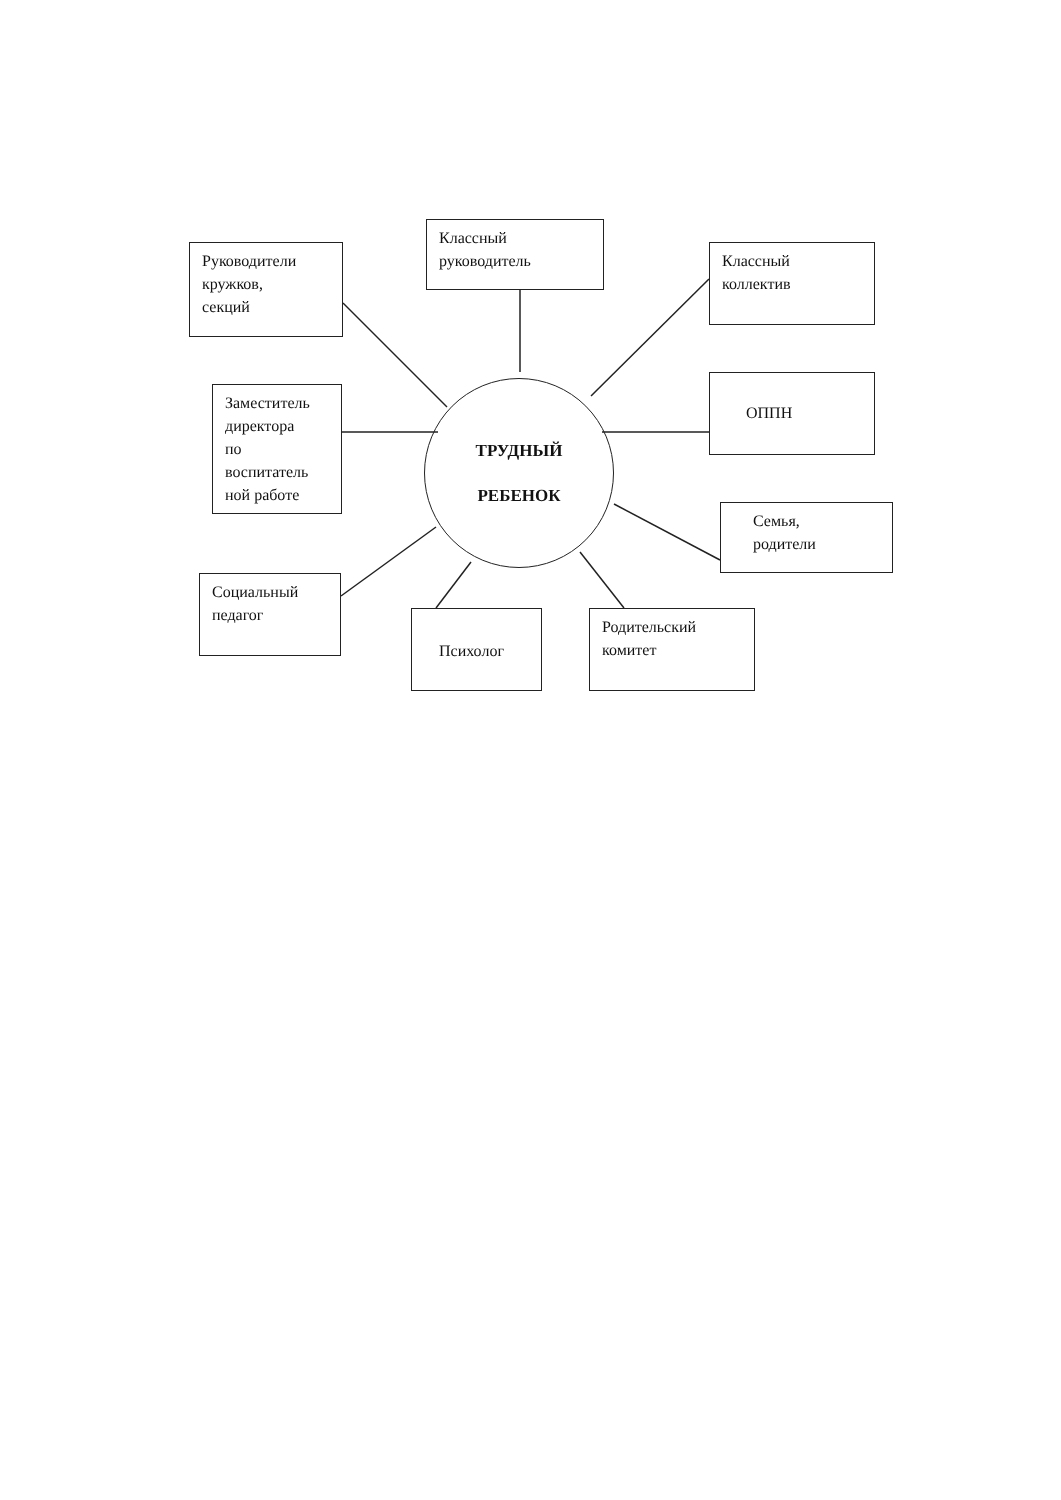Руководители
кружков,
секций
Классный
руководитель
Классный
коллектив
Заместитель
директора
по
воспитатель
ной работе
ТРУДНЫЙ
РЕБЕНОК
ОППН
Семья,
родители
Социальный
педагог
Психолог
Родительский
комитет